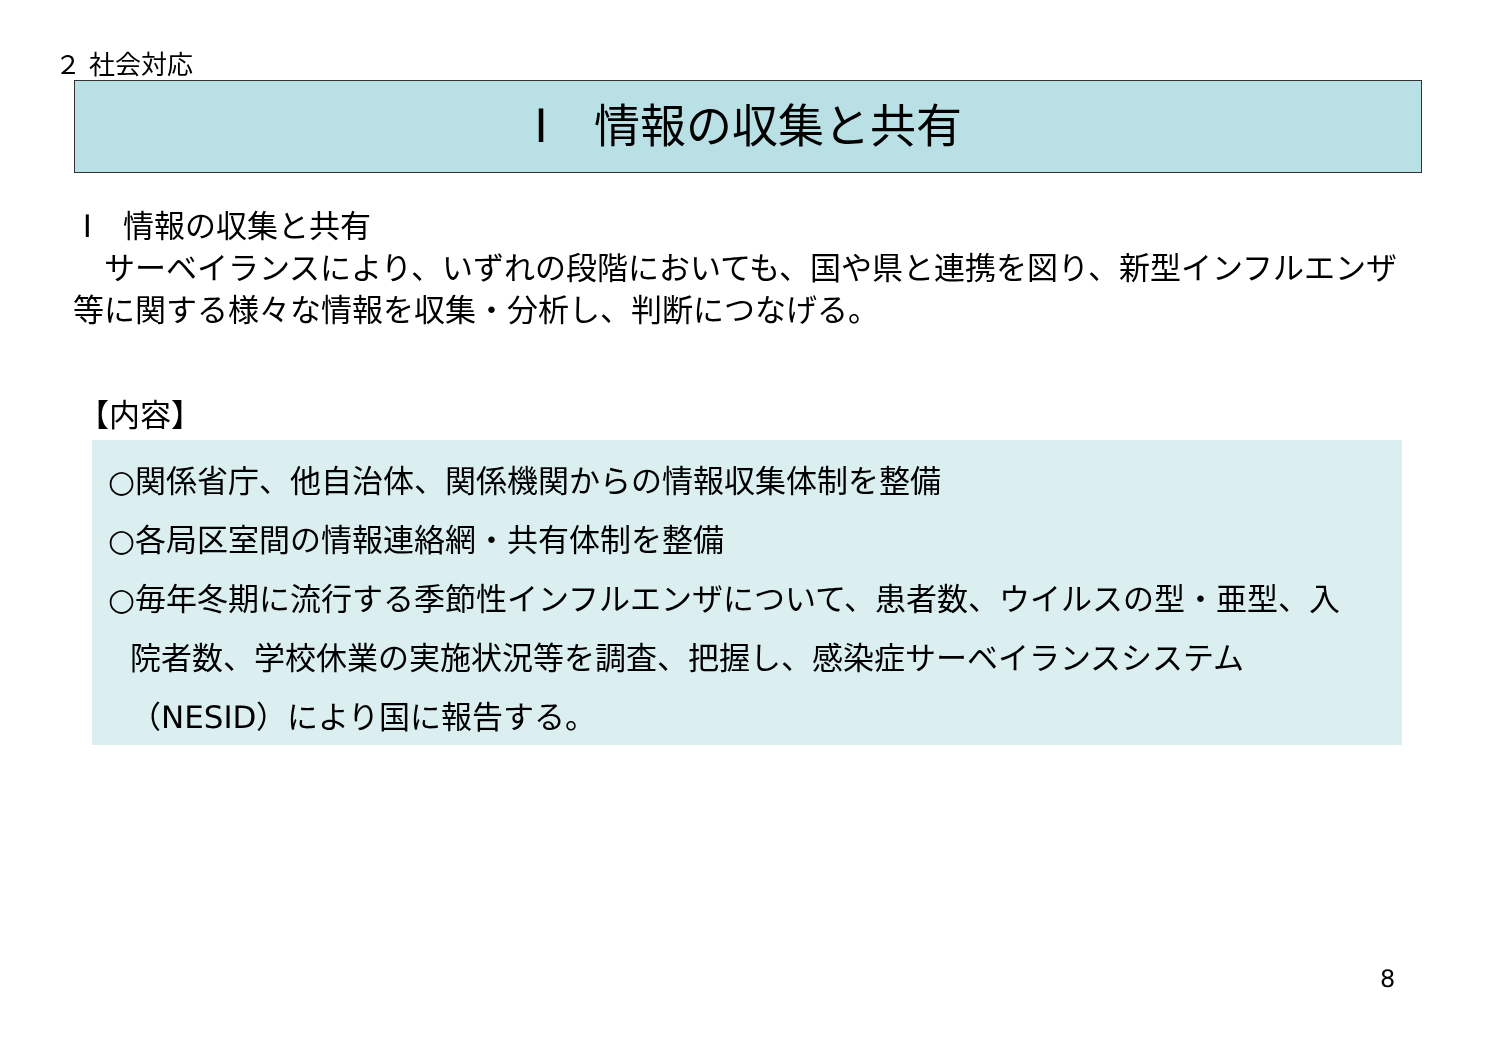２ 社会対応
Ⅰ　情報の収集と共有
Ⅰ　情報の収集と共有
　サーベイランスにより、いずれの段階においても、国や県と連携を図り、新型インフルエンザ等に関する様々な情報を収集・分析し、判断につなげる。
【内容】
○関係省庁、他自治体、関係機関からの情報収集体制を整備
○各局区室間の情報連絡網・共有体制を整備
○毎年冬期に流行する季節性インフルエンザについて、患者数、ウイルスの型・亜型、入
院者数、学校休業の実施状況等を調査、把握し、感染症サーベイランスシステム
（NESID）により国に報告する。
8